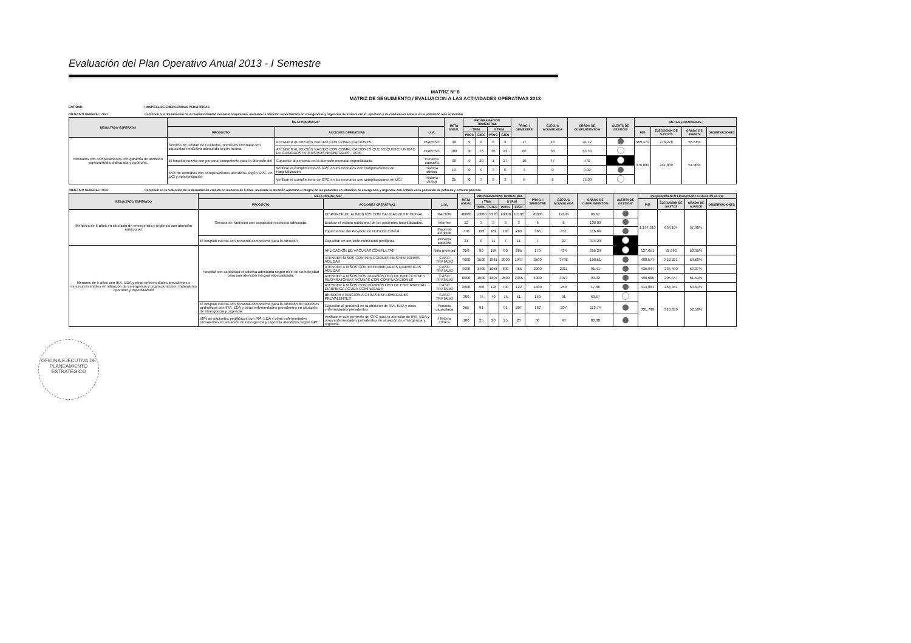Evaluación del Plan Operativo Anual 2013 - I Semestre
MATRIZ Nº 8
MATRIZ DE SEGUIMIENTO / EVALUACION A LAS ACTIVIDADES OPERATIVAS 2013
ENTIDAD: HOSPITAL DE EMERGENCIAS PEDIÁTRICAS
OBJETIVO GENERAL: OG1 Contribuir a la disminución de la morbimortalidad neonatal hospitalaria, mediante la atención especializada en emergencias y urgencias de manera eficaz, oportuna y de calidad con énfasis en la población más vulnerable
| RESULTADO ESPERADO | META OPERATIVA* | | | META ANUAL | PROGRAMACION TRIMESTRAL | | | | PROG. I SEMESTRE | EJECUC ACUMULADA | GRADO DE CUMPLIMIENTO% | ALERTA DE GESTIÓN* | METAS FINANCIERAS | | | |
| --- | --- | --- | --- | --- | --- | --- | --- | --- | --- | --- | --- | --- | --- | --- | --- | --- |
| | PRODUCTO | ACCIONES OPERATIVAS | U.M. | | I TRIM | | II TRIM | | | | | | PIM | EJECUCIÓN DE GASTOS | GRADO DE AVANCE | OBSERVACIONES |
| | | | | | PROG | EJEC | PROG | EJEC | | | | | | | | |
| Neonatos con complicaciones con garantía de atención especializada, adecuada y oportuna. | Servicio de Unidad de Cuidados Intensivos Neonatal con capacidad resolutiva adecuada según norma. | ATENDER AL RECIÉN NACIDO CON COMPLICACIONES | EGRESO | 30 | 9 | 8 | 8 | 8 | 17 | 16 | 94.12 | | 459,479 | 278,278 | 55.51% | |
| | | ATENDER AL RECIÉN NACIDO CON COMPLICACIONES QUE REQUIERE UNIDAD DE CUIDADOS INTENSIVOS NEONATALES - UCIN | EGRESO | 100 | 30 | 16 | 30 | 22 | 60 | 38 | 63.33 | | 376,099 | 241,009 | 54.90% | |
| | El hospital cuenta con personal competente para la atención del | Capacitar al personal en la atención neonatal especializada | Persona capacita | 38 | 9 | 20 | 1 | 27 | 10 | 47 | 470 | | | | | |
| | 85% de neonatos con complicaciones atendidos según GPC, en UCI y hospitalización | Verificar el cumplimiento de GPC en los neonatos con complicaciones en Hospitalización. | Historia clínica | 10 | 0 | 0 | 3 | 0 | 3 | 0 | 0.00 | | | | | |
| | | Verificar el cumplimiento de GPC en los neonatos con complicaciones en UCI. | Historia clínica | 25 | 0 | 3 | 8 | 3 | 8 | 6 | 75.00 | | | | | |
OBJETIVO GENERAL: OG2 Contribuir en la reducción de la desnutrición crónica en menores de 5 años, mediante la atención oportuna e integral de los pacientes en situación de emergencia y urgencia, con énfasis en la población de pobreza y extrema pobreza.
| RESULTADO ESPERADO | META OPERATIVA* | | | META ANUAL | PROGRAMACION TRIMESTRAL | | | | PROG. I SEMESTRE | EJECUC ACUMULADA | GRADO DE CUMPLIMIENTO% | ALERTA DE GESTIÓN* | REQUERIMIENTO FINANCIERO AJUSTADO AL PIA | | | |
| --- | --- | --- | --- | --- | --- | --- | --- | --- | --- | --- | --- | --- | --- | --- | --- | --- |
| | PRODUCTO | ACCIONES OPERATIVAS | U.M. | | I TRIM | | II TRIM | | | | | | PIM | EJECUCIÓN DE GASTOS | GRADO DE AVANCE | OBSERVACIONES |
| | | | | | PROG | EJEC | PROG | EJEC | | | | | | | | |
| Menores de 5 años en situación de emergencia y urgencia con atención nutricional. | Servicio de Nutrición con capacidad resolutiva adecuada. | DISPONER DE ALIMENTOS CON CALIDAD NUTRICIONAL | RACIÓN | 40000 | 10000 | 9228 | 10000 | 10106 | 20000 | 19334 | 96.67 | | 1,197,310 | 653,104 | 57.98% | |
| | | Evaluar el estado nutricional de los pacientes hospitalizados. | Informe | 12 | 3 | 3 | 3 | 3 | 6 | 6 | 100.00 | | | | | |
| | | Implementar del Proyecto de Nutrición Enteral | Paciente atendido | 770 | 193 | 162 | 193 | 289 | 386 | 451 | 116.84 | | | | | |
| | El hospital cuenta con personal competente para la atención | Capacitar en atención nutricional pediátrica | Persona capacita | 21 | 0 | 11 | 7 | 11 | 7 | 22 | 314.29 | | | | | |
| Menores de 5 años con IRA, EDA y otras enfermedades prevalentes e inmunoprevenibles en situación de emergencia y urgencia reciben tratamiento oportuno y especializado | Hospital con capacidad resolutiva adecuada según nivel de complejidad para una atención integral especializada. | APLICACION DE VACUNAS COMPLETAS | Niño protegid | 350 | 90 | 169 | 80 | 265 | 170 | 434 | 255.29 | | 127,651 | 82,963 | 50.95% | |
| | | ATENDER NIÑOS CON INFECCIONES RESPIRATORIAS AGUDAS | CASO TRATADO | 7000 | 1500 | 1861 | 2000 | 1937 | 3500 | 3798 | 108.51 | | 488,577 | 312,221 | 59.68% | |
| | | ATENDER A NIÑOS CON ENFERMEDADES DIARREICAS AGUDAS | CASO TRATADO | 4000 | 1400 | 1056 | 800 | 955 | 2200 | 2011 | 91.41 | | 436,947 | 235,490 | 50.07% | |
| | | ATENDER A NIÑOS CON DIAGNÓSTICO DE INFECCIONES RESPIRATORIAS AGUDAS CON COMPLICACIONES | CASO TRATADO | 8000 | 1500 | 1607 | 2500 | 2366 | 4000 | 3973 | 99.33 | | 490,665 | 295,447 | 51.51% | |
| | | ATENDER A NIÑOS CON DIAGNÓSTICO DE ENFERMEDAD DIARREICA AGUDA COMPLICADA | CASO TRATADO | 2600 | 700 | 128 | 700 | 122 | 1400 | 250 | 17.86 | | 414,081 | 264,481 | 63.61% | |
| | | BRINDAR ATENCIÓN A OTRAS ENFERMEDADES PREVALENTES | CASO TRATADO | 300 | 75 | 40 | 75 | 51 | 150 | 91 | 60.67 | | 331,799 | 310,639 | 52.58% | |
| | El hospital cuenta con personal competente para la atención de pacientes pediátricos con IRA, EDA y otras enfermedades prevalentes en situación de emergencia y urgencia. | Capacitar al personal en la atención de IRA, EDA y otras enfermedades prevalentes | Persona capacitada | 365 | 91 | | 91 | 207 | 182 | 207 | 113.74 | | | | | |
| | 50% de pacientes pediátricos con IRA, EDA y otras enfermedades prevalentes en situación de emergencia y urgencia atendidos según GPC | Verificar el cumplimiento de GPC para la atención de IRA, EDA y otras enfermedades prevalentes en situación de emergencia y urgencia. | Historia clínica | 100 | 25 | 20 | 25 | 20 | 50 | 40 | 80.00 | | | | | |
OFICINA EJECUTIVA DE PLANEAMIENTO ESTRATÉGICO